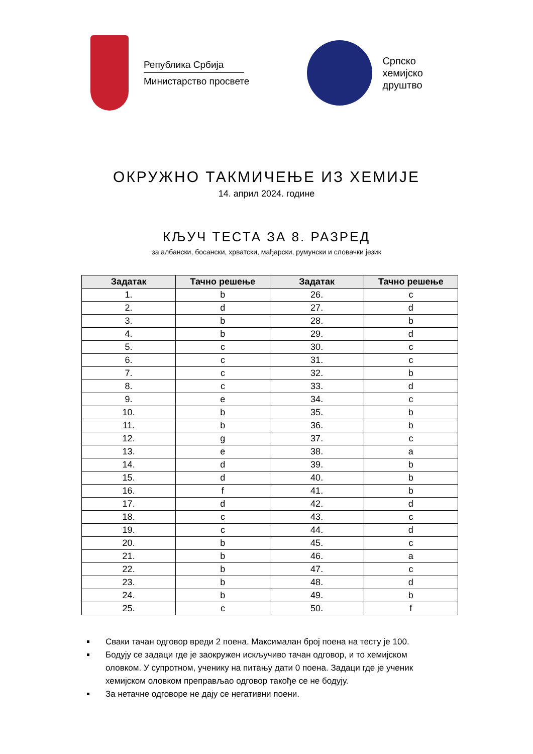Република Србија
Министарство просвете
Српско
хемијско
друштво
ОКРУЖНО ТАКМИЧЕЊЕ ИЗ ХЕМИЈЕ
14. април 2024. године
КЉУЧ ТЕСТА ЗА 8. РАЗРЕД
за албански, босански, хрватски, мађарски, румунски и словачки језик
| Задатак | Тачно решење | Задатак | Тачно решење |
| --- | --- | --- | --- |
| 1. | b | 26. | c |
| 2. | d | 27. | d |
| 3. | b | 28. | b |
| 4. | b | 29. | d |
| 5. | c | 30. | c |
| 6. | c | 31. | c |
| 7. | c | 32. | b |
| 8. | c | 33. | d |
| 9. | e | 34. | c |
| 10. | b | 35. | b |
| 11. | b | 36. | b |
| 12. | g | 37. | c |
| 13. | e | 38. | a |
| 14. | d | 39. | b |
| 15. | d | 40. | b |
| 16. | f | 41. | b |
| 17. | d | 42. | d |
| 18. | c | 43. | c |
| 19. | c | 44. | d |
| 20. | b | 45. | c |
| 21. | b | 46. | a |
| 22. | b | 47. | c |
| 23. | b | 48. | d |
| 24. | b | 49. | b |
| 25. | c | 50. | f |
Сваки тачан одговор вреди 2 поена. Максималан број поена на тесту је 100.
Бодују се задаци где је заокружен искључиво тачан одговор, и то хемијском оловком. У супротном, ученику на питању дати 0 поена. Задаци где је ученик хемијском оловком преправљао одговор такође се не бодују.
За нетачне одговоре не дају се негативни поени.